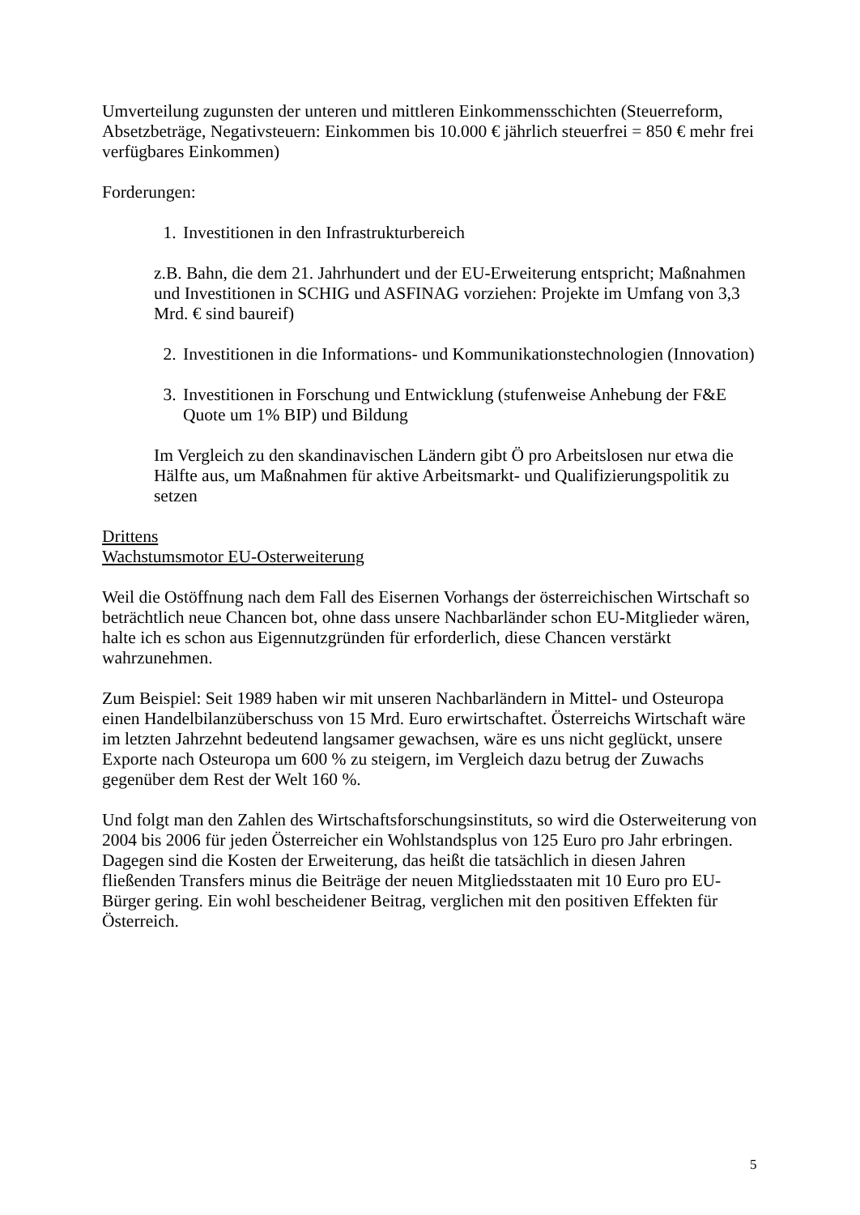Umverteilung zugunsten der unteren und mittleren Einkommensschichten (Steuerreform, Absetzbeträge, Negativsteuern: Einkommen bis 10.000 € jährlich steuerfrei = 850 € mehr frei verfügbares Einkommen)
Forderungen:
1. Investitionen in den Infrastrukturbereich
z.B. Bahn, die dem 21. Jahrhundert und der EU-Erweiterung entspricht; Maßnahmen und Investitionen in SCHIG und ASFINAG vorziehen: Projekte im Umfang von 3,3 Mrd. € sind baureif)
2. Investitionen in die Informations- und Kommunikationstechnologien (Innovation)
3. Investitionen in Forschung und Entwicklung (stufenweise Anhebung der F&E Quote um 1% BIP) und Bildung
Im Vergleich zu den skandinavischen Ländern gibt Ö pro Arbeitslosen nur etwa die Hälfte aus, um Maßnahmen für aktive Arbeitsmarkt- und Qualifizierungspolitik zu setzen
Drittens
Wachstumsmotor EU-Osterweiterung
Weil die Ostöffnung nach dem Fall des Eisernen Vorhangs der österreichischen Wirtschaft so beträchtlich neue Chancen bot, ohne dass unsere Nachbarländer schon EU-Mitglieder wären, halte ich es schon aus Eigennutzgründen für erforderlich, diese Chancen verstärkt wahrzunehmen.
Zum Beispiel: Seit 1989 haben wir mit unseren Nachbarländern in Mittel- und Osteuropa einen Handelbilanzüberschuss von 15 Mrd. Euro erwirtschaftet. Österreichs Wirtschaft wäre im letzten Jahrzehnt bedeutend langsamer gewachsen, wäre es uns nicht geglückt, unsere Exporte nach Osteuropa um 600 % zu steigern, im Vergleich dazu betrug der Zuwachs gegenüber dem Rest der Welt 160 %.
Und folgt man den Zahlen des Wirtschaftsforschungsinstituts, so wird die Osterweiterung von 2004 bis 2006 für jeden Österreicher ein Wohlstandsplus von 125 Euro pro Jahr erbringen. Dagegen sind die Kosten der Erweiterung, das heißt die tatsächlich in diesen Jahren fließenden Transfers minus die Beiträge der neuen Mitgliedsstaaten mit 10 Euro pro EU-Bürger gering. Ein wohl bescheidener Beitrag, verglichen mit den positiven Effekten für Österreich.
5